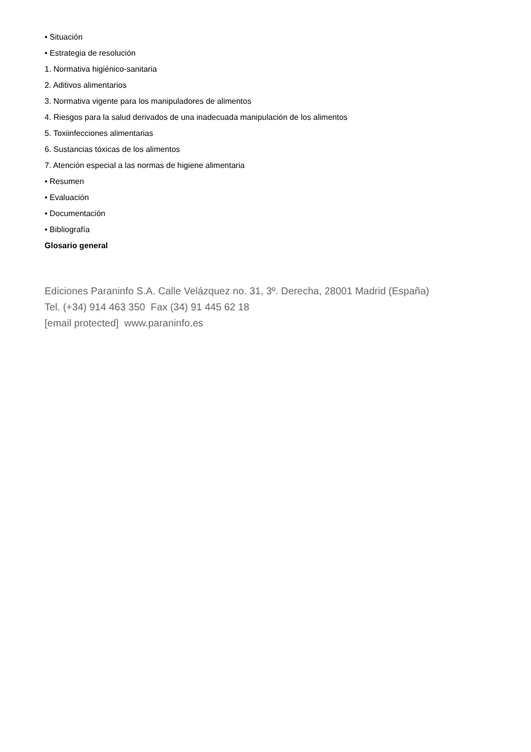• Situación
• Estrategia de resolución
1. Normativa higiénico-sanitaria
2. Aditivos alimentarios
3. Normativa vigente para los manipuladores de alimentos
4. Riesgos para la salud derivados de una inadecuada manipulación de los alimentos
5. Toxiinfecciones alimentarias
6. Sustancias tóxicas de los alimentos
7. Atención especial a las normas de higiene alimentaria
• Resumen
• Evaluación
• Documentación
• Bibliografía
Glosario general
Ediciones Paraninfo S.A. Calle Velázquez no. 31, 3º. Derecha, 28001 Madrid (España)
Tel. (+34) 914 463 350 Fax (34) 91 445 62 18
[email protected] www.paraninfo.es